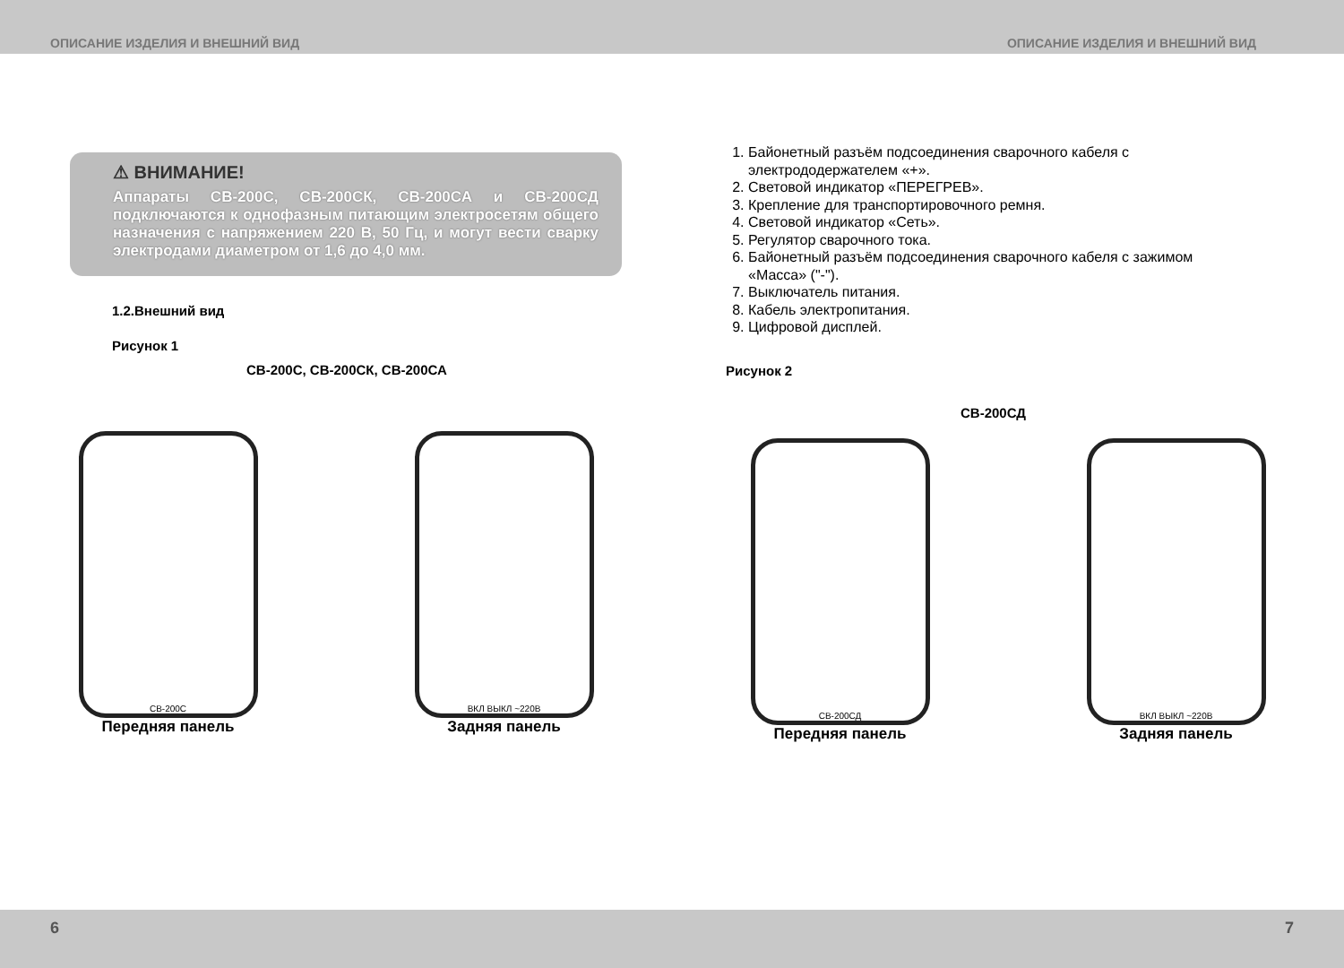ОПИСАНИЕ ИЗДЕЛИЯ И ВНЕШНИЙ ВИД ОПИСАНИЕ ИЗДЕЛИЯ И ВНЕШНИЙ ВИД
⚠ ВНИМАНИЕ!
Аппараты СВ-200С, СВ-200СК, СВ-200СА и СВ-200СД подключаются к однофазным питающим электросетям общего назначения с напряжением 220 В, 50 Гц, и могут вести сварку электродами диаметром от 1,6 до 4,0 мм.
1.2.Внешний вид
Рисунок 1
СВ-200С, СВ-200СК, СВ-200СА
СВ-200С
Передняя панель
ВКЛ ВЫКЛ ~220В
Задняя панель
1. Байонетный разъём подсоединения сварочного кабеля с электрододержателем «+».
2. Световой индикатор «ПЕРЕГРЕВ».
3. Крепление для транспортировочного ремня.
4. Световой индикатор «Сеть».
5. Регулятор сварочного тока.
6. Байонетный разъём подсоединения сварочного кабеля с зажимом «Масса» ("-").
7. Выключатель питания.
8. Кабель электропитания.
9. Цифровой дисплей.
Рисунок 2
СВ-200СД
СВ-200СД
Передняя панель
ВКЛ ВЫКЛ ~220В
Задняя панель
6 7